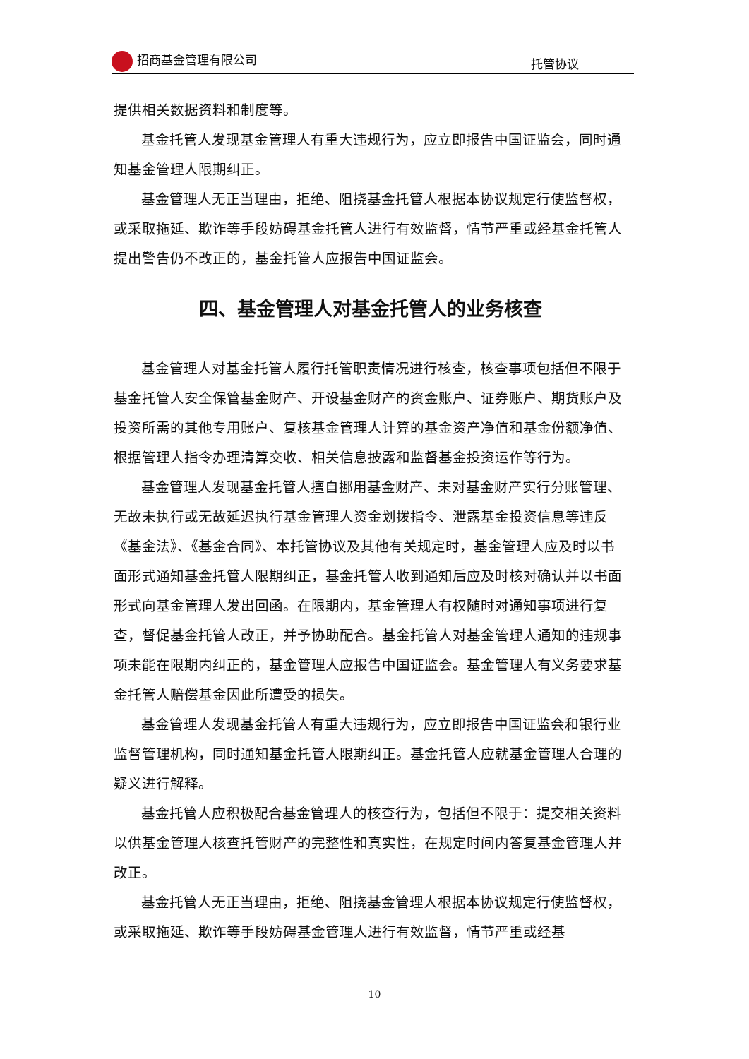招商基金管理有限公司 托管协议
提供相关数据资料和制度等。
基金托管人发现基金管理人有重大违规行为，应立即报告中国证监会，同时通知基金管理人限期纠正。
基金管理人无正当理由，拒绝、阻挠基金托管人根据本协议规定行使监督权，或采取拖延、欺诈等手段妨碍基金托管人进行有效监督，情节严重或经基金托管人提出警告仍不改正的，基金托管人应报告中国证监会。
四、基金管理人对基金托管人的业务核查
基金管理人对基金托管人履行托管职责情况进行核查，核查事项包括但不限于基金托管人安全保管基金财产、开设基金财产的资金账户、证券账户、期货账户及投资所需的其他专用账户、复核基金管理人计算的基金资产净值和基金份额净值、根据管理人指令办理清算交收、相关信息披露和监督基金投资运作等行为。
基金管理人发现基金托管人擅自挪用基金财产、未对基金财产实行分账管理、无故未执行或无故延迟执行基金管理人资金划拨指令、泄露基金投资信息等违反《基金法》、《基金合同》、本托管协议及其他有关规定时，基金管理人应及时以书面形式通知基金托管人限期纠正，基金托管人收到通知后应及时核对确认并以书面形式向基金管理人发出回函。在限期内，基金管理人有权随时对通知事项进行复查，督促基金托管人改正，并予协助配合。基金托管人对基金管理人通知的违规事项未能在限期内纠正的，基金管理人应报告中国证监会。基金管理人有义务要求基金托管人赔偿基金因此所遭受的损失。
基金管理人发现基金托管人有重大违规行为，应立即报告中国证监会和银行业监督管理机构，同时通知基金托管人限期纠正。基金托管人应就基金管理人合理的疑义进行解释。
基金托管人应积极配合基金管理人的核查行为，包括但不限于：提交相关资料以供基金管理人核查托管财产的完整性和真实性，在规定时间内答复基金管理人并改正。
基金托管人无正当理由，拒绝、阻挠基金管理人根据本协议规定行使监督权，或采取拖延、欺诈等手段妨碍基金管理人进行有效监督，情节严重或经基
10